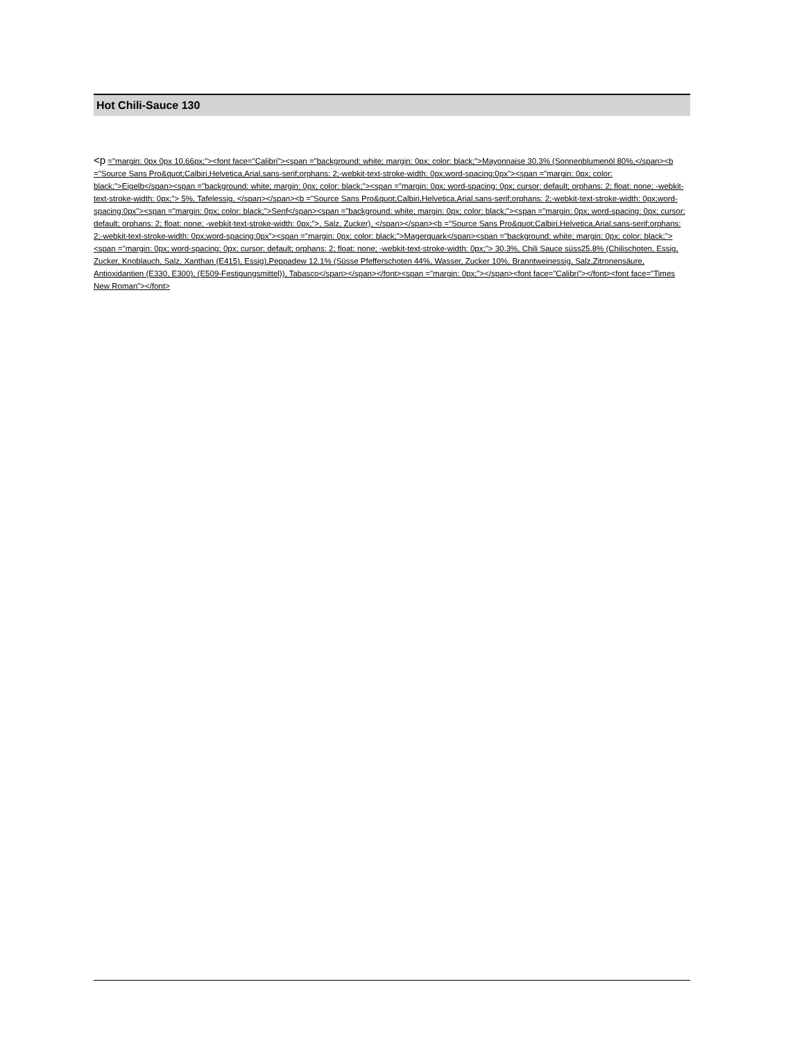Hot Chili-Sauce 130
<p ="margin: 0px 0px 10.66px;"><font face="Calibri"><span ="background: white; margin: 0px; color: black;">Mayonnaise 30.3% (Sonnenblumenöl 80%,</span><b ="Source Sans Pro&quot;Calbiri,Helvetica,Arial,sans-serif;orphans: 2;-webkit-text-stroke-width: 0px;word-spacing:0px"><span ="margin: 0px; color: black;">Eigelb</span><span ="background: white; margin: 0px; color: black;"><span ="margin: 0px; word-spacing: 0px; cursor: default; orphans: 2; float: none; -webkit-text-stroke-width: 0px;"> 5%, Tafelessig, </span></span><b ="Source Sans Pro&quot;Calbiri,Helvetica,Arial,sans-serif;orphans: 2;-webkit-text-stroke-width: 0px;word-spacing:0px"><span ="margin: 0px; color: black;">Senf</span><span ="background: white; margin: 0px; color: black;"><span ="margin: 0px; word-spacing: 0px; cursor: default; orphans: 2; float: none; -webkit-text-stroke-width: 0px;">, Salz, Zucker), </span></span><b ="Source Sans Pro&quot;Calbiri,Helvetica,Arial,sans-serif;orphans: 2;-webkit-text-stroke-width: 0px;word-spacing:0px"><span ="margin: 0px; color: black;">Magerquark</span><span ="background: white; margin: 0px; color: black;"><span ="margin: 0px; word-spacing: 0px; cursor: default; orphans: 2; float: none; -webkit-text-stroke-width: 0px;"> 30.3%, Chili Sauce süss25.8% (Chilischoten, Essig, Zucker, Knoblauch, Salz, Xanthan (E415), Essig),Peppadew 12.1% (Süsse Pfefferschoten 44%, Wasser, Zucker 10%, Branntweinessig, Salz,Zitronensäure, Antioxidantien (E330, E300), (E509-Festigungsmittel)), Tabasco</span></span></font><span ="margin: 0px;"></span><font face="Calibri"></font><font face="Times New Roman"></font>